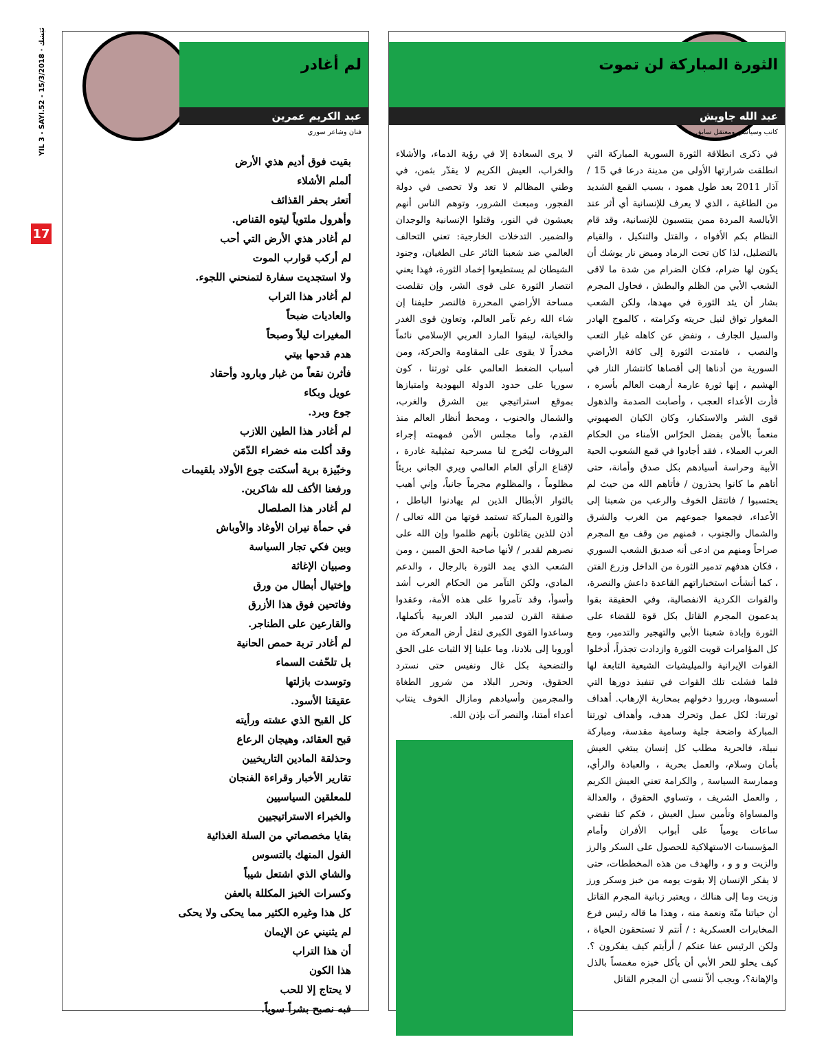YIL 3 - SAYI.52 - 15/3/2018 · ئێشك
17
الثورة المباركة لن تموت
عبد الله جاويش
كاتب وسياسي ومعتقل سابق
في ذكرى انطلاقة الثورة السورية المباركة التي انطلقت شرارتها الأولى من مدينة درعا في 15 / آذار 2011 بعد طول همود ، بسبب القمع الشديد من الطاغية ، الذي لا يعرف للإنسانية أي أثر عند الأبالسة المردة ممن ينتسبون للإنسانية، وقد قام النظام بكم الأفواه ، والقتل والتنكيل ، والقيام بالتضليل، لذا كان تحت الرماد وميض نار يوشك أن يكون لها ضرام، فكان الضرام من شدة ما لاقى الشعب الأبي من الظلم والبطش ، فحاول المجرم بشار أن يئد الثورة في مهدها، ولكن الشعب المغوار تواق لنيل حريته وكرامته ، كالموج الهادر والسيل الجارف ، ونفض عن كاهله غبار التعب والنصب ، فامتدت الثورة إلى كافة الأراضي السورية من أدناها إلى أقصاها كانتشار النار في الهشيم ، إنها ثورة عارمة أرهبت العالم بأسره ، فأرت الأعداء العجب ، وأصابت الصدمة والذهول قوى الشر والاستكبار، وكان الكيان الصهيوني منعماً بالأمن بفضل الحرّاس الأمناء من الحكام العرب العملاء ، فقد أجادوا في قمع الشعوب الحية الأبية وحراسة أسيادهم بكل صدق وأمانة، حتى أتاهم ما كانوا يحذرون / فأتاهم الله من حيث لم يحتسبوا / فانتقل الخوف والرعب من شعبنا إلى الأعداء، فجمعوا جموعهم من الغرب والشرق والشمال والجنوب ، فمنهم من وقف مع المجرم صراحاً ومنهم من ادعى أنه صديق الشعب السوري ، فكان هدفهم تدمير الثورة من الداخل وزرع الفتن ، كما أنشأت استخباراتهم القاعدة داعش والنصرة، والقوات الكردية الانفصالية، وفي الحقيقة بقوا يدعمون المجرم القاتل بكل قوة للقضاء على الثورة وإبادة شعبنا الأبي والتهجير والتدمير، ومع كل المؤامرات قويت الثورة وازدادت تجذراً، أدخلوا القوات الإيرانية والميليشيات الشيعية التابعة لها فلما فشلت تلك القوات في تنفيذ دورها التي أسسوها، وبرروا دخولهم بمحاربة الإرهاب. أهداف ثورتنا: لكل عمل وتحرك هدف، وأهداف ثورتنا المباركة واضحة جلية وسامية مقدسة، ومباركة نبيلة، فالحرية مطلب كل إنسان يبتغي العيش بأمان وسلام، والعمل بحرية ، والعبادة والرأي، وممارسة السياسة , والكرامة تعني العيش الكريم , والعمل الشريف ، وتساوي الحقوق ، والعدالة والمساواة وتأمين سبل العيش ، فكم كنا نقضي ساعات يومياً على أبواب الأفران وأمام المؤسسات الاستهلاكية للحصول على السكر والرز والزيت و و و ، والهدف من هذه المخططات، حتى لا يفكر الإنسان إلا بقوت يومه من خبز وسكر ورز وزيت وما إلى هنالك ، ويعتبر زبانية المجرم القاتل أن حياتنا منّة ونعمة منه ، وهذا ما قاله رئيس فرع المخابرات العسكرية : / أنتم لا تستحقون الحياة ، ولكن الرئيس عفا عنكم / أرأيتم كيف يفكرون ؟. كيف يحلو للحر الأبي أن يأكل خبزه مغمساً بالذل والإهانة؟، ويجب ألاّ ننسى أن المجرم القاتل
لا يرى السعادة إلا في رؤية الدماء، والأشلاء والخراب، العيش الكريم لا يقدّر بثمن، في وطني المظالم لا تعد ولا تحصى في دولة الفجور، ومبعث الشرور، وتوهم الناس أنهم يعيشون في النور، وقتلوا الإنسانية والوجدان والضمير. التدخلات الخارجية: تعني التحالف العالمي ضد شعبنا الثائر على الطغيان، وجنود الشيطان لم يستطيعوا إخماد الثورة، فهذا يعني انتصار الثورة على قوى الشر، وإن تقلصت مساحة الأراضي المحررة فالنصر حليفنا إن شاء الله رغم تآمر العالم، وتعاون قوى الغدر والخيانة، ليبقوا المارد العربي الإسلامي نائماً مخدراً لا يقوى على المقاومة والحركة، ومن أسباب الضغط العالمي على ثورتنا ، كون سوريا على حدود الدولة اليهودية وامتيازها بموقع استراتيجي بين الشرق والغرب، والشمال والجنوب ، ومحط أنظار العالم منذ القدم، وأما مجلس الأمن فمهمته إجراء البروفات ليُخرج لنا مسرحية تمثيلية غادرة ، لإقناع الرأي العام العالمي ويري الجاني بريئاً مظلوماً ، والمظلوم مجرماً جانياً، وإني أهيب بالثوار الأبطال الذين لم يهادنوا الباطل ، والثورة المباركة تستمد قوتها من الله تعالى / أذن للذين يقاتلون بأنهم ظلموا وإن الله على نصرهم لقدير / لأنها صاحبة الحق المبين ، ومن الشعب الذي يمد الثورة بالرجال ، والدعم المادي، ولكن التآمر من الحكام العرب أشد وأسوأ، وقد تآمروا على هذه الأمة، وعقدوا صفقة القرن لتدمير البلاد العربية بأكملها، وساعدوا القوى الكبرى لنقل أرض المعركة من أوروبا إلى بلادنا، وما علينا إلا الثبات على الحق والتضحية بكل غال ونفيس حتى نسترد الحقوق، ونحرر البلاد من شرور الطغاة والمجرمين وأسيادهم ومازال الخوف ينتاب أعداء أمتنا، والنصر آت بإذن الله.
لم أغادر
عبد الكريم عمرين
فنان وشاعر سوري
بقيت فوق أديم هذي الأرض
ألملم الأشلاء
أتعثر بحفر القذائف
وأهرول ملتوياً ليتوه القناص.
لم أغادر هذي الأرض التي أحب
لم أركب قوارب الموت
ولا استجديت سفارة لتمنحني اللجوء.
لم أغادر هذا التراب
والعاديات ضبحاً
المغيرات ليلاً وصبحاً
هدم قدحها بيتي
فأثرن نقعاً من غبار وبارود وأحقاد
عويل وبكاء
جوع وبرد.
لم أغادر هذا الطين اللازب
وقد أكلت منه خضراء الدّمَن
وخبّيزة برية أسكتت جوع الأولاد بلقيمات
ورفعنا الأكف لله شاكرين.
لم أغادر هذا الصلصال
في حمأة نيران الأوغاد والأوباش
وبين فكي تجار السياسة
وصبيان الإغاثة
وإختيال أبطال من ورق
وفاتحين فوق هذا الأزرق
والقارعين على الطناجر.
لم أغادر تربة حمص الحانية
بل تلحّفت السماء
وتوسدت بازلتها
عقيقنا الأسود.
كل القبح الذي عشته ورأيته
قبح العقائد، وهيجان الرعاع
وحذلقة المادين التاريخيين
تقارير الأخبار وقراءة الفنجان
للمعلقين السياسيين
والخبراء الاستراتيجيين
بقايا مخصصاتي من السلة الغذائية
الفول المنهك بالتسوس
والشاي الذي اشتعل شيباً
وكسرات الخبز المكللة بالعفن
كل هذا وغيره الكثير مما يحكى ولا يحكى
لم يثنيني عن الإيمان
أن هذا التراب
هذا الكون
لا يحتاج إلا للحب
فبه نصبح بشراً سوياً.